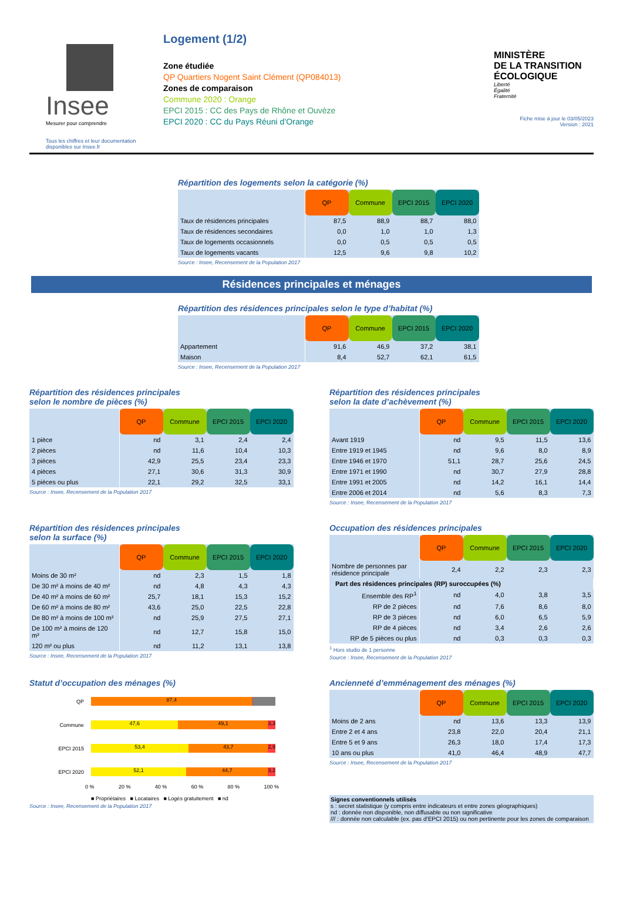Insee
Mesurer pour comprendre
Tous les chiffres et leur documentation disponibles sur Insee.fr
Logement (1/2)
Zone étudiée
QP Quartiers Nogent Saint Clément (QP084013)
Zones de comparaison
Commune 2020 : Orange
EPCI 2015 : CC des Pays de Rhône et Ouvèze
EPCI 2020 : CC du Pays Réuni d’Orange
MINISTÈRE
DE LA TRANSITION
ÉCOLOGIQUE
Liberté
Égalité
Fraternité
Fiche mise à jour le 03/05/2023
Version : 2021
Répartition des logements selon la catégorie (%)
| | QP | Commune | EPCI 2015 | EPCI 2020 |
| Taux de résidences principales | 87,5 | 88,9 | 88,7 | 88,0 |
| Taux de résidences secondaires | 0,0 | 1,0 | 1,0 | 1,3 |
| Taux de logements occasionnels | 0,0 | 0,5 | 0,5 | 0,5 |
| Taux de logements vacants | 12,5 | 9,6 | 9,8 | 10,2 |
Source : Insee, Recensement de la Population 2017
Résidences principales et ménages
Répartition des résidences principales selon le type d’habitat (%)
| | QP | Commune | EPCI 2015 | EPCI 2020 |
| Appartement | 91,6 | 46,9 | 37,2 | 38,1 |
| Maison | 8,4 | 52,7 | 62,1 | 61,5 |
Source : Insee, Recensement de la Population 2017
Répartition des résidences principales
selon le nombre de pièces (%)
| | QP | Commune | EPCI 2015 | EPCI 2020 |
| 1 pièce | nd | 3,1 | 2,4 | 2,4 |
| 2 pièces | nd | 11,6 | 10,4 | 10,3 |
| 3 pièces | 42,9 | 25,5 | 23,4 | 23,3 |
| 4 pièces | 27,1 | 30,6 | 31,3 | 30,9 |
| 5 pièces ou plus | 22,1 | 29,2 | 32,5 | 33,1 |
Source : Insee, Recensement de la Population 2017
Répartition des résidences principales
selon la date d’achèvement (%)
| | QP | Commune | EPCI 2015 | EPCI 2020 |
| Avant 1919 | nd | 9,5 | 11,5 | 13,6 |
| Entre 1919 et 1945 | nd | 9,6 | 8,0 | 8,9 |
| Entre 1946 et 1970 | 51,1 | 28,7 | 25,6 | 24,5 |
| Entre 1971 et 1990 | nd | 30,7 | 27,9 | 28,8 |
| Entre 1991 et 2005 | nd | 14,2 | 16,1 | 14,4 |
| Entre 2006 et 2014 | nd | 5,6 | 8,3 | 7,3 |
Source : Insee, Recensement de la Population 2017
Répartition des résidences principales
selon la surface (%)
| | QP | Commune | EPCI 2015 | EPCI 2020 |
| Moins de 30 m² | nd | 2,3 | 1,5 | 1,8 |
| De 30 m² à moins de 40 m² | nd | 4,8 | 4,3 | 4,3 |
| De 40 m² à moins de 60 m² | 25,7 | 18,1 | 15,3 | 15,2 |
| De 60 m² à moins de 80 m² | 43,6 | 25,0 | 22,5 | 22,8 |
| De 80 m² à moins de 100 m² | nd | 25,9 | 27,5 | 27,1 |
| De 100 m² à moins de 120 m² | nd | 12,7 | 15,8 | 15,0 |
| 120 m² ou plus | nd | 11,2 | 13,1 | 13,8 |
Source : Insee, Recensement de la Population 2017
Occupation des résidences principales
| | QP | Commune | EPCI 2015 | EPCI 2020 |
| Nombre de personnes par résidence principale | 2,4 | 2,2 | 2,3 | 2,3 |
| Part des résidences principales (RP) suroccupées (%) | | | | |
| Ensemble des RP<sup>1</sup> | nd | 4,0 | 3,8 | 3,5 |
| RP de 2 pièces | nd | 7,6 | 8,6 | 8,0 |
| RP de 3 pièces | nd | 6,0 | 6,5 | 5,9 |
| RP de 4 pièces | nd | 3,4 | 2,6 | 2,6 |
| RP de 5 pièces ou plus | nd | 0,3 | 0,3 | 0,3 |
<sup>1</sup> Hors studio de 1 personne
Source : Insee, Recensement de la Population 2017
Statut d’occupation des ménages (%)
QP
87,4 0,2
Commune
47,6 49,1 3,3
EPCI 2015
53,4 43,7 2,9
EPCI 2020
52,1 44,7 3,2
0 % 20 % 40 % 60 % 80 % 100 %
■ Propriétaires ■ Locataires ■ Logés gratuitement ■ nd
Source : Insee, Recensement de la Population 2017
Ancienneté d’emménagement des ménages (%)
| | QP | Commune | EPCI 2015 | EPCI 2020 |
| Moins de 2 ans | nd | 13,6 | 13,3 | 13,9 |
| Entre 2 et 4 ans | 23,8 | 22,0 | 20,4 | 21,1 |
| Entre 5 et 9 ans | 26,3 | 18,0 | 17,4 | 17,3 |
| 10 ans ou plus | 41,0 | 46,4 | 48,9 | 47,7 |
Source : Insee, Recensement de la Population 2017
Signes conventionnels utilisés
s : secret statistique (y compris entre indicateurs et entre zones géographiques)
nd : donnée non disponible, non diffusable ou non significative
/// : donnée non calculable (ex. pas d’EPCI 2015) ou non pertinente pour les zones de comparaison